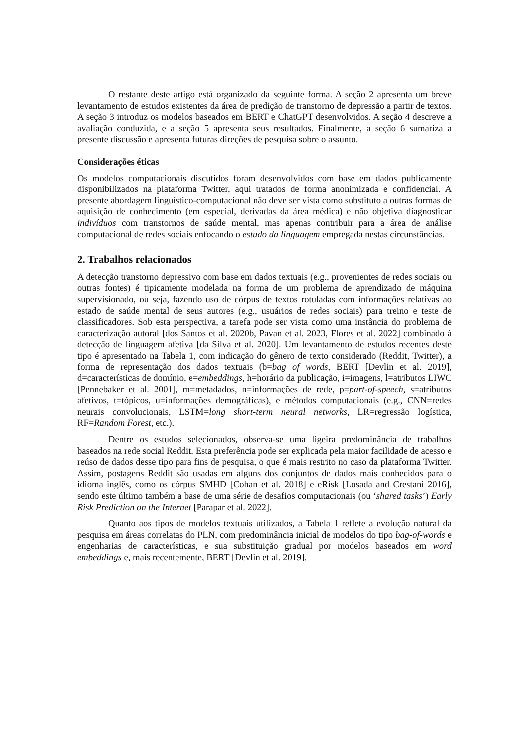O restante deste artigo está organizado da seguinte forma. A seção 2 apresenta um breve levantamento de estudos existentes da área de predição de transtorno de depressão a partir de textos. A seção 3 introduz os modelos baseados em BERT e ChatGPT desenvolvidos. A seção 4 descreve a avaliação conduzida, e a seção 5 apresenta seus resultados. Finalmente, a seção 6 sumariza a presente discussão e apresenta futuras direções de pesquisa sobre o assunto.
Considerações éticas
Os modelos computacionais discutidos foram desenvolvidos com base em dados publicamente disponibilizados na plataforma Twitter, aqui tratados de forma anonimizada e confidencial. A presente abordagem linguístico-computacional não deve ser vista como substituto a outras formas de aquisição de conhecimento (em especial, derivadas da área médica) e não objetiva diagnosticar indivíduos com transtornos de saúde mental, mas apenas contribuir para a área de análise computacional de redes sociais enfocando o estudo da linguagem empregada nestas circunstâncias.
2. Trabalhos relacionados
A detecção transtorno depressivo com base em dados textuais (e.g., provenientes de redes sociais ou outras fontes) é tipicamente modelada na forma de um problema de aprendizado de máquina supervisionado, ou seja, fazendo uso de córpus de textos rotuladas com informações relativas ao estado de saúde mental de seus autores (e.g., usuários de redes sociais) para treino e teste de classificadores. Sob esta perspectiva, a tarefa pode ser vista como uma instância do problema de caracterização autoral [dos Santos et al. 2020b, Pavan et al. 2023, Flores et al. 2022] combinado à detecção de linguagem afetiva [da Silva et al. 2020]. Um levantamento de estudos recentes deste tipo é apresentado na Tabela 1, com indicação do gênero de texto considerado (Reddit, Twitter), a forma de representação dos dados textuais (b=bag of words, BERT [Devlin et al. 2019], d=características de domínio, e=embeddings, h=horário da publicação, i=imagens, l=atributos LIWC [Pennebaker et al. 2001], m=metadados, n=informações de rede, p=part-of-speech, s=atributos afetivos, t=tópicos, u=informações demográficas), e métodos computacionais (e.g., CNN=redes neurais convolucionais, LSTM=long short-term neural networks, LR=regressão logística, RF=Random Forest, etc.).
Dentre os estudos selecionados, observa-se uma ligeira predominância de trabalhos baseados na rede social Reddit. Esta preferência pode ser explicada pela maior facilidade de acesso e reúso de dados desse tipo para fins de pesquisa, o que é mais restrito no caso da plataforma Twitter. Assim, postagens Reddit são usadas em alguns dos conjuntos de dados mais conhecidos para o idioma inglês, como os córpus SMHD [Cohan et al. 2018] e eRisk [Losada and Crestani 2016], sendo este último também a base de uma série de desafios computacionais (ou ‘shared tasks’) Early Risk Prediction on the Internet [Parapar et al. 2022].
Quanto aos tipos de modelos textuais utilizados, a Tabela 1 reflete a evolução natural da pesquisa em áreas correlatas do PLN, com predominância inicial de modelos do tipo bag-of-words e engenharias de características, e sua substituição gradual por modelos baseados em word embeddings e, mais recentemente, BERT [Devlin et al. 2019].